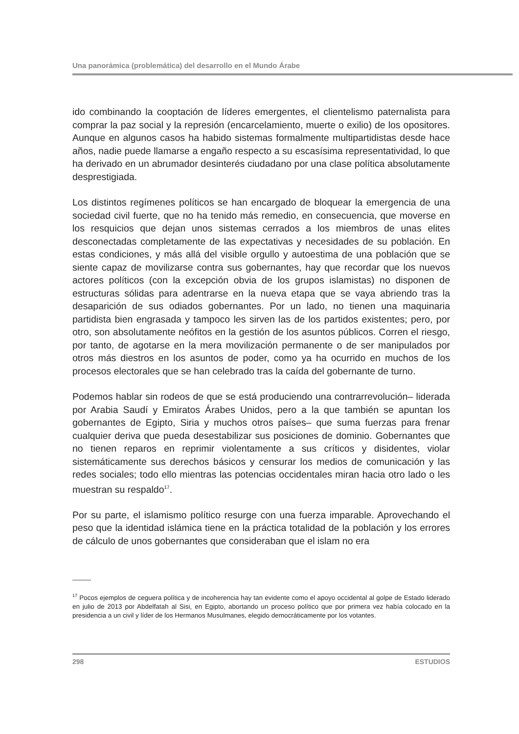Una panorámica (problemática) del desarrollo en el Mundo Árabe
ido combinando la cooptación de líderes emergentes, el clientelismo paternalista para comprar la paz social y la represión (encarcelamiento, muerte o exilio) de los opositores. Aunque en algunos casos ha habido sistemas formalmente multipartidistas desde hace años, nadie puede llamarse a engaño respecto a su escasísima representatividad, lo que ha derivado en un abrumador desinterés ciudadano por una clase política absolutamente desprestigiada.
Los distintos regímenes políticos se han encargado de bloquear la emergencia de una sociedad civil fuerte, que no ha tenido más remedio, en consecuencia, que moverse en los resquicios que dejan unos sistemas cerrados a los miembros de unas elites desconectadas completamente de las expectativas y necesidades de su población. En estas condiciones, y más allá del visible orgullo y autoestima de una población que se siente capaz de movilizarse contra sus gobernantes, hay que recordar que los nuevos actores políticos (con la excepción obvia de los grupos islamistas) no disponen de estructuras sólidas para adentrarse en la nueva etapa que se vaya abriendo tras la desaparición de sus odiados gobernantes. Por un lado, no tienen una maquinaria partidista bien engrasada y tampoco les sirven las de los partidos existentes; pero, por otro, son absolutamente neófitos en la gestión de los asuntos públicos. Corren el riesgo, por tanto, de agotarse en la mera movilización permanente o de ser manipulados por otros más diestros en los asuntos de poder, como ya ha ocurrido en muchos de los procesos electorales que se han celebrado tras la caída del gobernante de turno.
Podemos hablar sin rodeos de que se está produciendo una contrarrevolución– liderada por Arabia Saudí y Emiratos Árabes Unidos, pero a la que también se apuntan los gobernantes de Egipto, Siria y muchos otros países– que suma fuerzas para frenar cualquier deriva que pueda desestabilizar sus posiciones de dominio. Gobernantes que no tienen reparos en reprimir violentamente a sus críticos y disidentes, violar sistemáticamente sus derechos básicos y censurar los medios de comunicación y las redes sociales; todo ello mientras las potencias occidentales miran hacia otro lado o les muestran su respaldo<sup>17</sup>.
Por su parte, el islamismo político resurge con una fuerza imparable. Aprovechando el peso que la identidad islámica tiene en la práctica totalidad de la población y los errores de cálculo de unos gobernantes que consideraban que el islam no era
<sup>17</sup> Pocos ejemplos de ceguera política y de incoherencia hay tan evidente como el apoyo occidental al golpe de Estado liderado en julio de 2013 por Abdelfatah al Sisi, en Egipto, abortando un proceso político que por primera vez había colocado en la presidencia a un civil y líder de los Hermanos Musulmanes, elegido democráticamente por los votantes.
298 ESTUDIOS